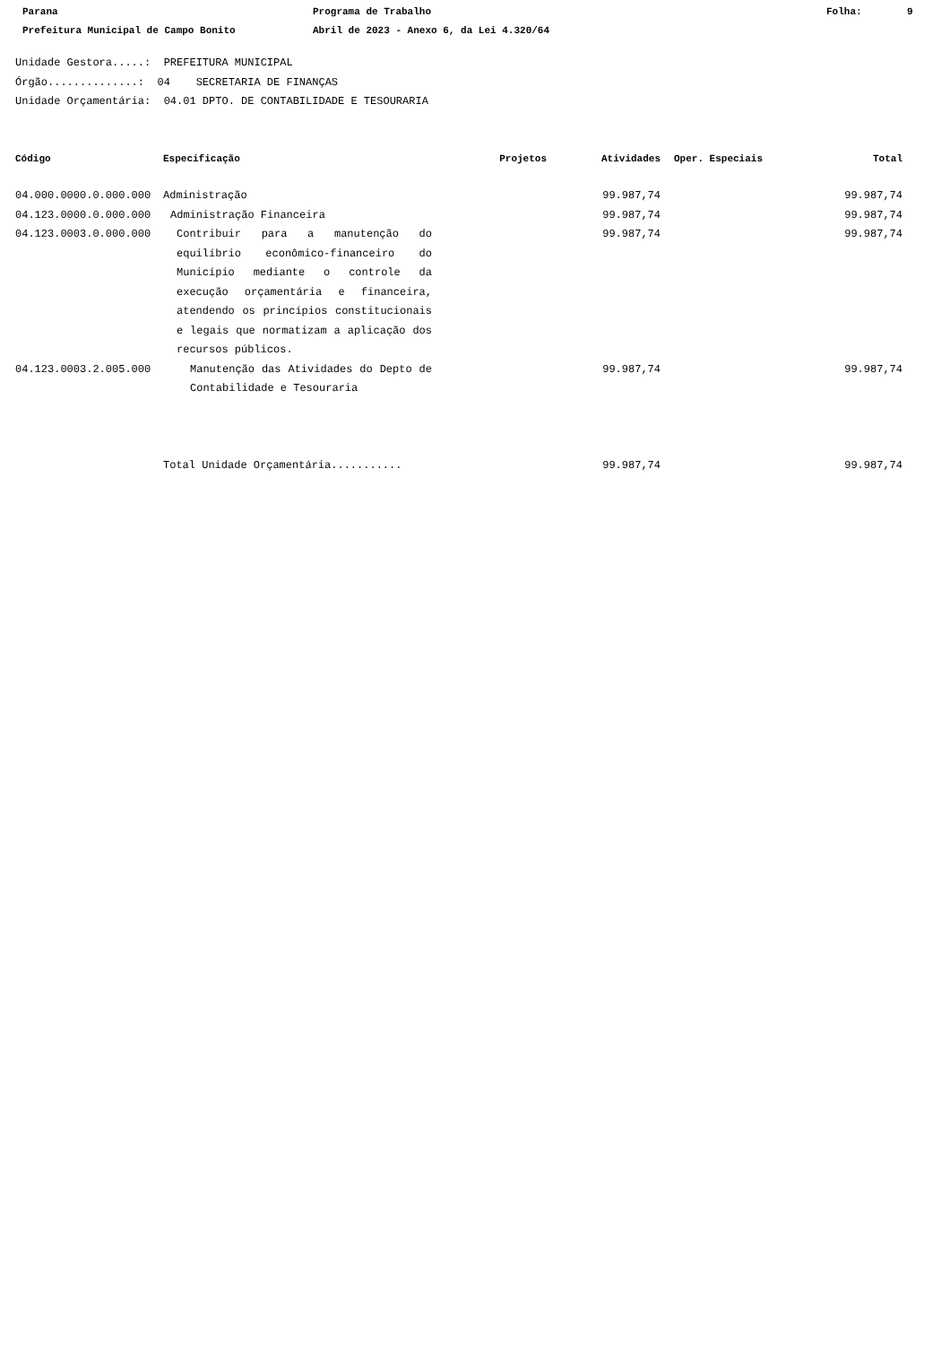Parana Programa de Trabalho Folha: 9
Prefeitura Municipal de Campo Bonito Abril de 2023 - Anexo 6, da Lei 4.320/64
Unidade Gestora.....: PREFEITURA MUNICIPAL
Órgão..............: 04 SECRETARIA DE FINANÇAS
Unidade Orçamentária: 04.01 DPTO. DE CONTABILIDADE E TESOURARIA
| Código | Especificação | Projetos | Atividades | Oper. Especiais | Total |
| --- | --- | --- | --- | --- | --- |
| 04.000.0000.0.000.000 | Administração | | 99.987,74 | | 99.987,74 |
| 04.123.0000.0.000.000 | Administração Financeira | | 99.987,74 | | 99.987,74 |
| 04.123.0003.0.000.000 | Contribuir para a manutenção do equilíbrio econômico-financeiro do Município mediante o controle da execução orçamentária e financeira, atendendo os princípios constitucionais e legais que normatizam a aplicação dos recursos públicos. | | 99.987,74 | | 99.987,74 |
| 04.123.0003.2.005.000 | Manutenção das Atividades do Depto de Contabilidade e Tesouraria | | 99.987,74 | | 99.987,74 |
| | Total Unidade Orçamentária........... | | 99.987,74 | | 99.987,74 |